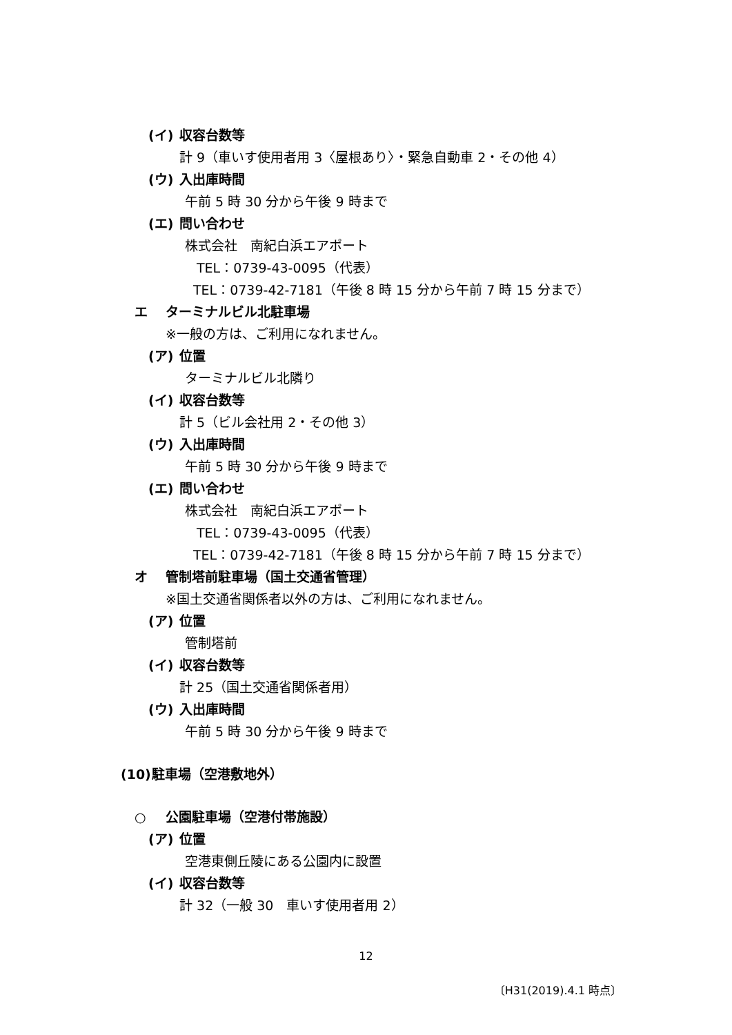(イ) 収容台数等
計 9（車いす使用者用 3〈屋根あり〉・緊急自動車 2・その他 4）
(ウ) 入出庫時間
午前 5 時 30 分から午後 9 時まで
(エ) 問い合わせ
株式会社　南紀白浜エアポート
TEL：0739-43-0095（代表）
TEL：0739-42-7181（午後 8 時 15 分から午前 7 時 15 分まで）
エ ターミナルビル北駐車場
※一般の方は、ご利用になれません。
(ア) 位置
ターミナルビル北隣り
(イ) 収容台数等
計 5（ビル会社用 2・その他 3）
(ウ) 入出庫時間
午前 5 時 30 分から午後 9 時まで
(エ) 問い合わせ
株式会社　南紀白浜エアポート
TEL：0739-43-0095（代表）
TEL：0739-42-7181（午後 8 時 15 分から午前 7 時 15 分まで）
オ 管制塔前駐車場（国土交通省管理）
※国土交通省関係者以外の方は、ご利用になれません。
(ア) 位置
管制塔前
(イ) 収容台数等
計 25（国土交通省関係者用）
(ウ) 入出庫時間
午前 5 時 30 分から午後 9 時まで
(10) 駐車場（空港敷地外）
○ 公園駐車場（空港付帯施設）
(ア) 位置
空港東側丘陵にある公園内に設置
(イ) 収容台数等
計 32（一般 30　車いす使用者用 2）
12
〔H31(2019).4.1 時点〕